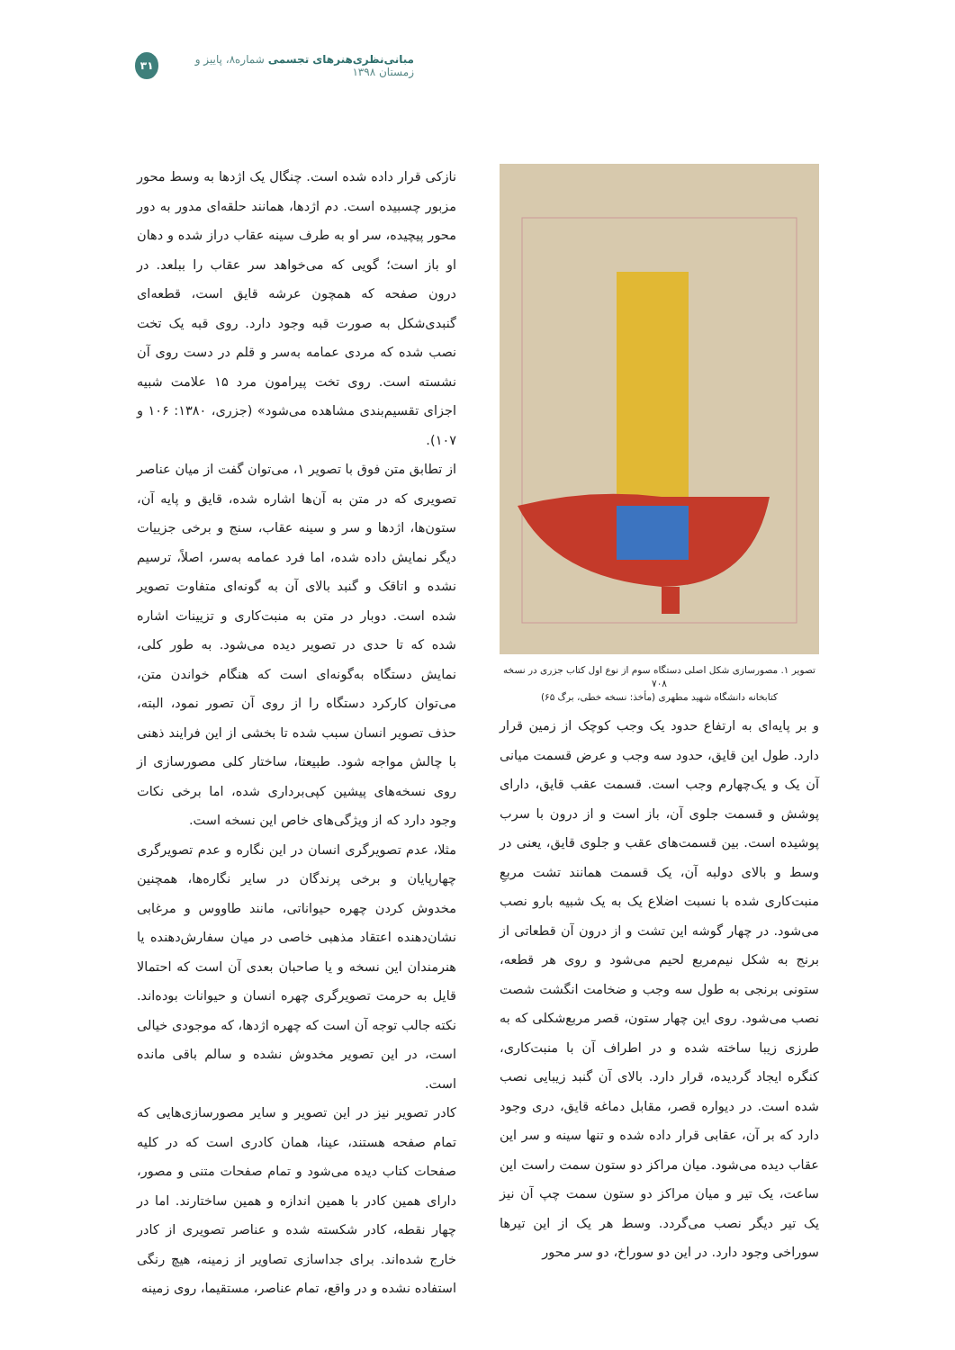مبانی‌نظری‌هنرهای تجسمی شماره۸، پاییز و زمستان ۱۳۹۸ ۳۱
تصویر ۱. مصورسازی شکل اصلی دستگاه سوم از نوع اول کتاب جزری در نسخه ۷۰۸
کتابخانه دانشگاه شهید مطهری (مأخذ: نسخه خطی، برگ ۶۵)
نازکی قرار داده شده است. چنگال یک اژدها به وسط محور مزبور چسبیده است. دم اژدها، همانند حلقه‌ای مدور به دور محور پیچیده، سر او به طرف سینه عقاب دراز شده و دهان او باز است؛ گویی که می‌خواهد سر عقاب را ببلعد. در درون صفحه که همچون عرشه قایق است، قطعه‌ای گنبدی‌شکل به صورت قبه وجود دارد. روی قبه یک تخت نصب شده که مردی عمامه به‌سر و قلم در دست روی آن نشسته است. روی تخت پیرامون مرد ۱۵ علامت شبیه اجزای تقسیم‌بندی مشاهده می‌شود» (جزری، ۱۳۸۰: ۱۰۶ و ۱۰۷).
از تطابق متن فوق با تصویر ۱، می‌توان گفت از میان عناصر تصویری که در متن به آن‌ها اشاره شده، قایق و پایه آن، ستون‌ها، اژدها و سر و سینه عقاب، سنج و برخی جزییات دیگر نمایش داده شده، اما فرد عمامه به‌سر، اصلاً، ترسیم نشده و اتاقک و گنبد بالای آن به گونه‌ای متفاوت تصویر شده است. دوبار در متن به منبت‌کاری و تزیینات اشاره شده که تا حدی در تصویر دیده می‌شود. به طور کلی، نمایش دستگاه به‌گونه‌ای است که هنگام خواندن متن، می‌توان کارکرد دستگاه را از روی آن تصور نمود، البته، حذف تصویر انسان سبب شده تا بخشی از این فرایند ذهنی با چالش مواجه شود. طبیعتا، ساختار کلی مصورسازی از روی نسخه‌های پیشین کپی‌برداری شده، اما برخی نکات وجود دارد که از ویژگی‌های خاص این نسخه است.
مثلا، عدم تصویرگری انسان در این نگاره و عدم تصویرگری چهارپایان و برخی پرندگان در سایر نگاره‌ها، همچنین مخدوش کردن چهره حیواناتی، مانند طاووس و مرغابی نشان‌دهنده اعتقاد مذهبی خاصی در میان سفارش‌دهنده یا هنرمندان این نسخه و یا صاحبان بعدی آن است که احتمالا قایل به حرمت تصویرگری چهره انسان و حیوانات بوده‌اند. نکته جالب توجه آن است که چهره اژدها، که موجودی خیالی است، در این تصویر مخدوش نشده و سالم باقی مانده است.
کادر تصویر نیز در این تصویر و سایر مصورسازی‌هایی که تمام صفحه هستند، عینا، همان کادری است که در کلیه صفحات کتاب دیده می‌شود و تمام صفحات متنی و مصور، دارای همین کادر با همین اندازه و همین ساختارند. اما در چهار نقطه، کادر شکسته شده و عناصر تصویری از کادر خارج شده‌اند. برای جداسازی تصاویر از زمینه، هیچ رنگی استفاده نشده و در واقع، تمام عناصر، مستقیما، روی زمینه
و بر پایه‌ای به ارتفاع حدود یک وجب کوچک از زمین قرار دارد. طول این قایق، حدود سه وجب و عرض قسمت میانی آن یک و یک‌چهارم وجب است. قسمت عقب قایق، دارای پوشش و قسمت جلوی آن، باز است و از درون با سرب پوشیده است. بین قسمت‌های عقب و جلوی قایق، یعنی در وسط و بالای دولبه آن، یک قسمت همانند تشت مربعِ منبت‌کاری شده با نسبت اضلاع یک به یک شبیه بارو نصب می‌شود. در چهار گوشه این تشت و از درون آن قطعاتی از برنج به شکل نیم‌مربع لحیم می‌شود و روی هر قطعه، ستونی برنجی به طول سه وجب و ضخامت انگشت شصت نصب می‌شود. روی این چهار ستون، قصر مربع‌شکلی که به طرزی زیبا ساخته شده و در اطراف آن با منبت‌کاری، کنگره ایجاد گردیده، قرار دارد. بالای آن گنبد زیبایی نصب شده است. در دیواره قصر، مقابل دماغه قایق، دری وجود دارد که بر آن، عقابی قرار داده شده و تنها سینه و سر این عقاب دیده می‌شود. میان مراکز دو ستون سمت راست این ساعت، یک تیر و میان مراکز دو ستون سمت چپ آن نیز یک تیر دیگر نصب می‌گردد. وسط هر یک از این تیرها سوراخی وجود دارد. در این دو سوراخ، دو سر محور